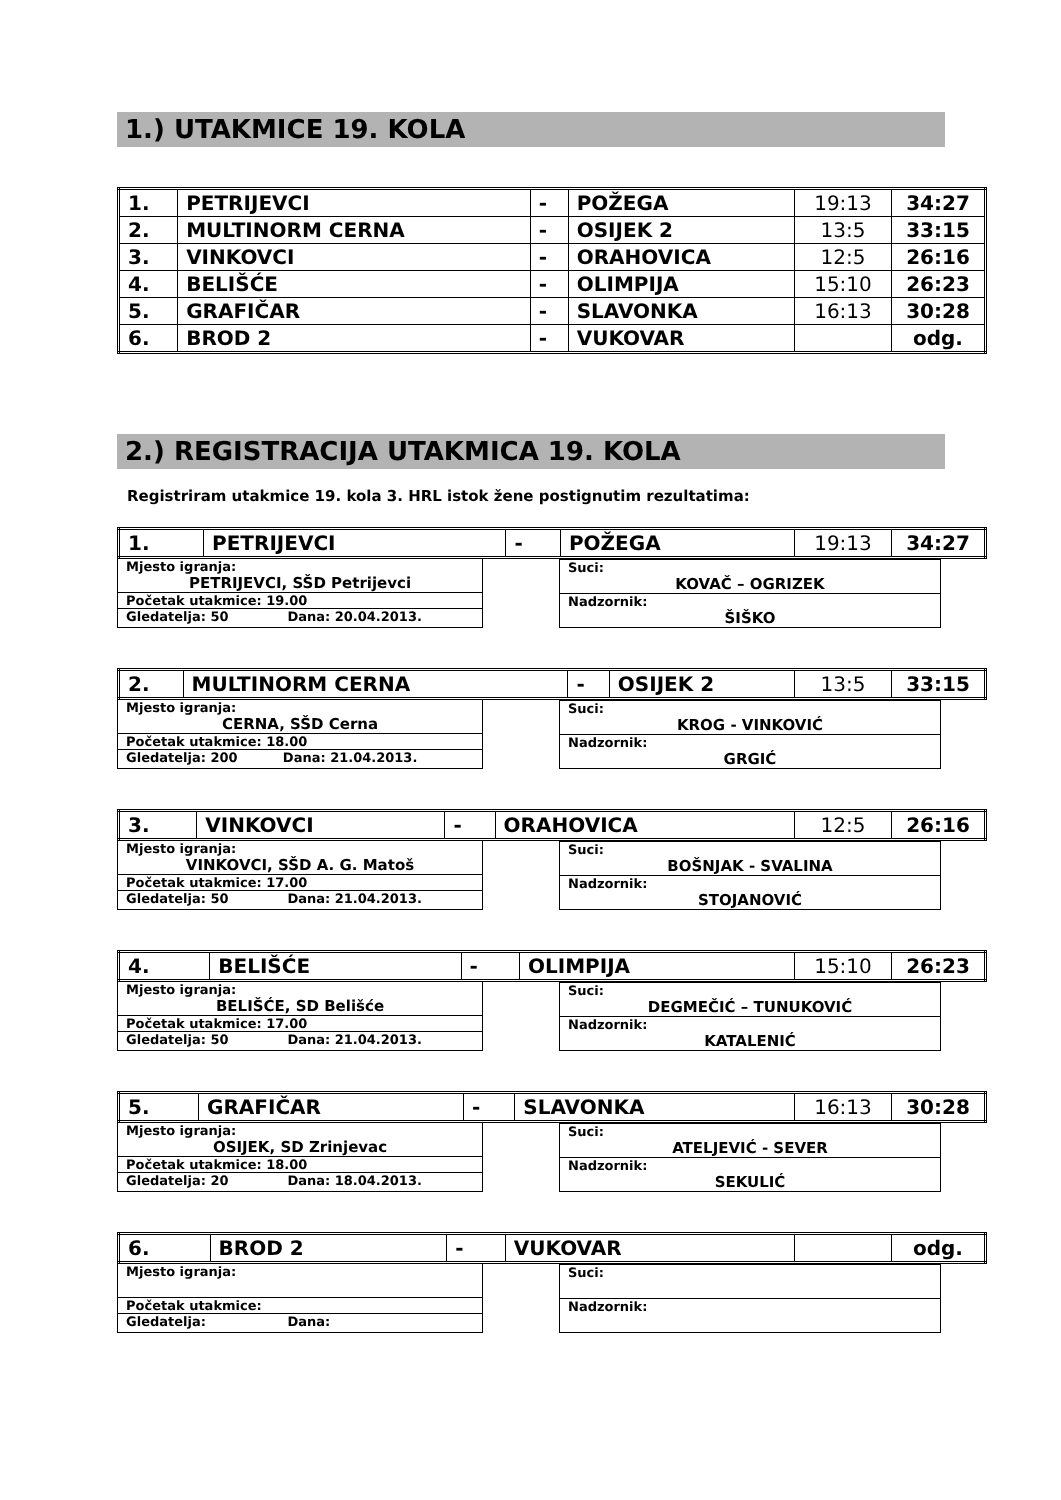1.) UTAKMICE 19. KOLA
| 1. | PETRIJEVCI | - | POŽEGA | 19:13 | 34:27 |
| 2. | MULTINORM CERNA | - | OSIJEK 2 | 13:5 | 33:15 |
| 3. | VINKOVCI | - | ORAHOVICA | 12:5 | 26:16 |
| 4. | BELIŠĆE | - | OLIMPIJA | 15:10 | 26:23 |
| 5. | GRAFIČAR | - | SLAVONKA | 16:13 | 30:28 |
| 6. | BROD 2 | - | VUKOVAR | | odg. |
2.) REGISTRACIJA UTAKMICA 19. KOLA
Registriram utakmice 19. kola 3. HRL istok žene postignutim rezultatima:
| 1. | PETRIJEVCI | - | POŽEGA | 19:13 | 34:27 |
Mjesto igranja:
PETRIJEVCI, SŠD Petrijevci
Početak utakmice: 19.00
Gledatelja: 50 Dana: 20.04.2013.
Suci:
KOVAČ – OGRIZEK
Nadzornik:
ŠIŠKO
| 2. | MULTINORM CERNA | - | OSIJEK 2 | 13:5 | 33:15 |
Mjesto igranja:
CERNA, SŠD Cerna
Početak utakmice: 18.00
Gledatelja: 200 Dana: 21.04.2013.
Suci:
KROG - VINKOVIĆ
Nadzornik:
GRGIĆ
| 3. | VINKOVCI | - | ORAHOVICA | 12:5 | 26:16 |
Mjesto igranja:
VINKOVCI, SŠD A. G. Matoš
Početak utakmice: 17.00
Gledatelja: 50 Dana: 21.04.2013.
Suci:
BOŠNJAK - SVALINA
Nadzornik:
STOJANOVIĆ
| 4. | BELIŠĆE | - | OLIMPIJA | 15:10 | 26:23 |
Mjesto igranja:
BELIŠĆE, SD Belišće
Početak utakmice: 17.00
Gledatelja: 50 Dana: 21.04.2013.
Suci:
DEGMEČIĆ – TUNUKOVIĆ
Nadzornik:
KATALENIĆ
| 5. | GRAFIČAR | - | SLAVONKA | 16:13 | 30:28 |
Mjesto igranja:
OSIJEK, SD Zrinjevac
Početak utakmice: 18.00
Gledatelja: 20 Dana: 18.04.2013.
Suci:
ATELJEVIĆ - SEVER
Nadzornik:
SEKULIĆ
| 6. | BROD 2 | - | VUKOVAR | | odg. |
Mjesto igranja:
Početak utakmice:
Gledatelja: Dana:
Suci:
Nadzornik: